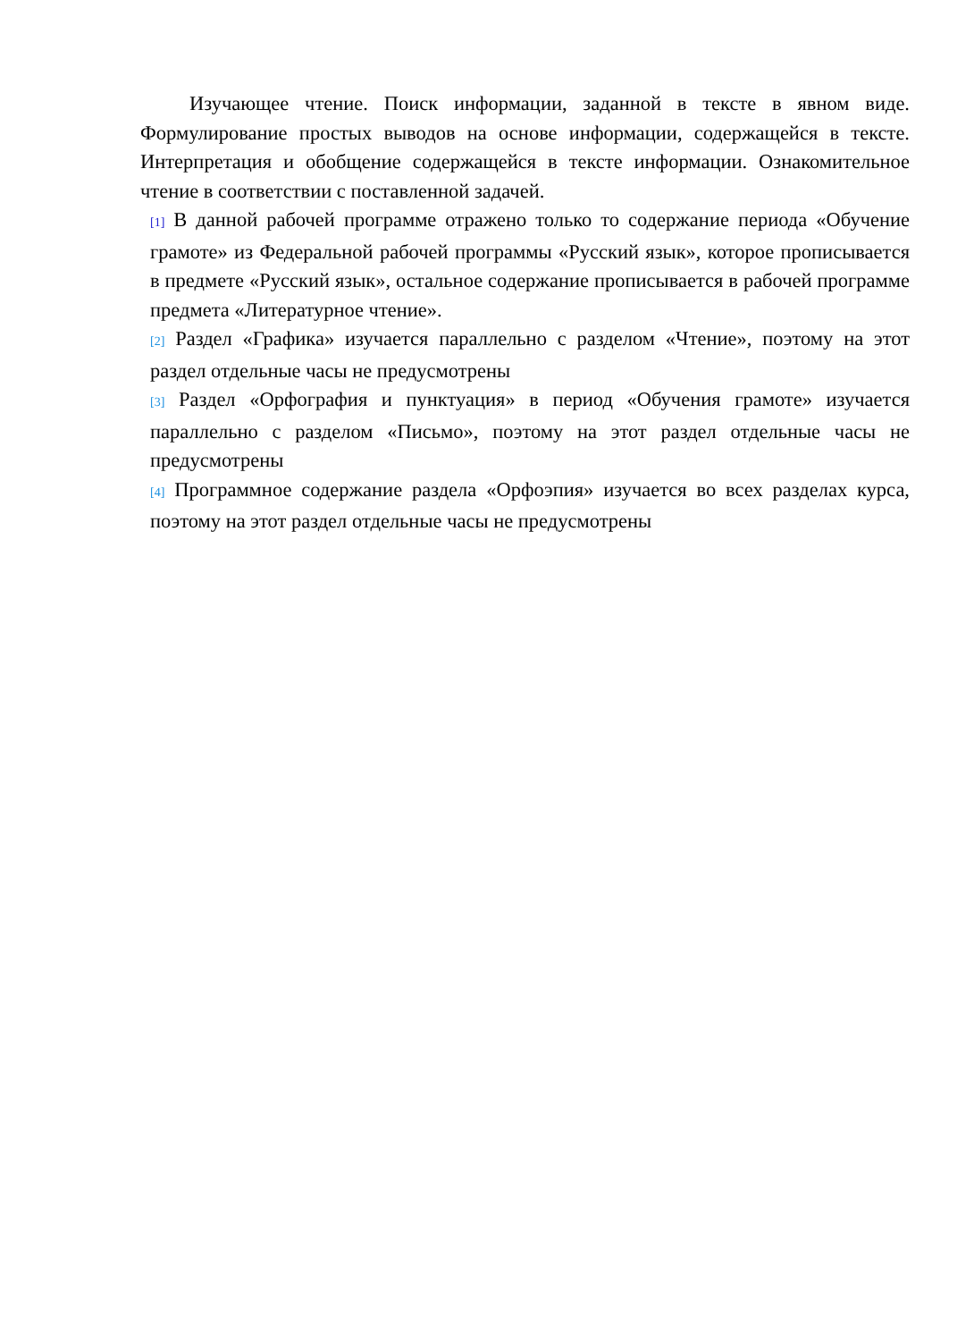Изучающее чтение. Поиск информации, заданной в тексте в явном виде. Формулирование простых выводов на основе информации, содержащейся в тексте. Интерпретация и обобщение содержащейся в тексте информации. Ознакомительное чтение в соответствии с поставленной задачей.
[1] В данной рабочей программе отражено только то содержание периода «Обучение грамоте» из Федеральной рабочей программы «Русский язык», которое прописывается в предмете «Русский язык», остальное содержание прописывается в рабочей программе предмета «Литературное чтение».
[2] Раздел «Графика» изучается параллельно с разделом «Чтение», поэтому на этот раздел отдельные часы не предусмотрены
[3] Раздел «Орфография и пунктуация» в период «Обучения грамоте» изучается параллельно с разделом «Письмо», поэтому на этот раздел отдельные часы не предусмотрены
[4] Программное содержание раздела «Орфоэпия» изучается во всех разделах курса, поэтому на этот раздел отдельные часы не предусмотрены